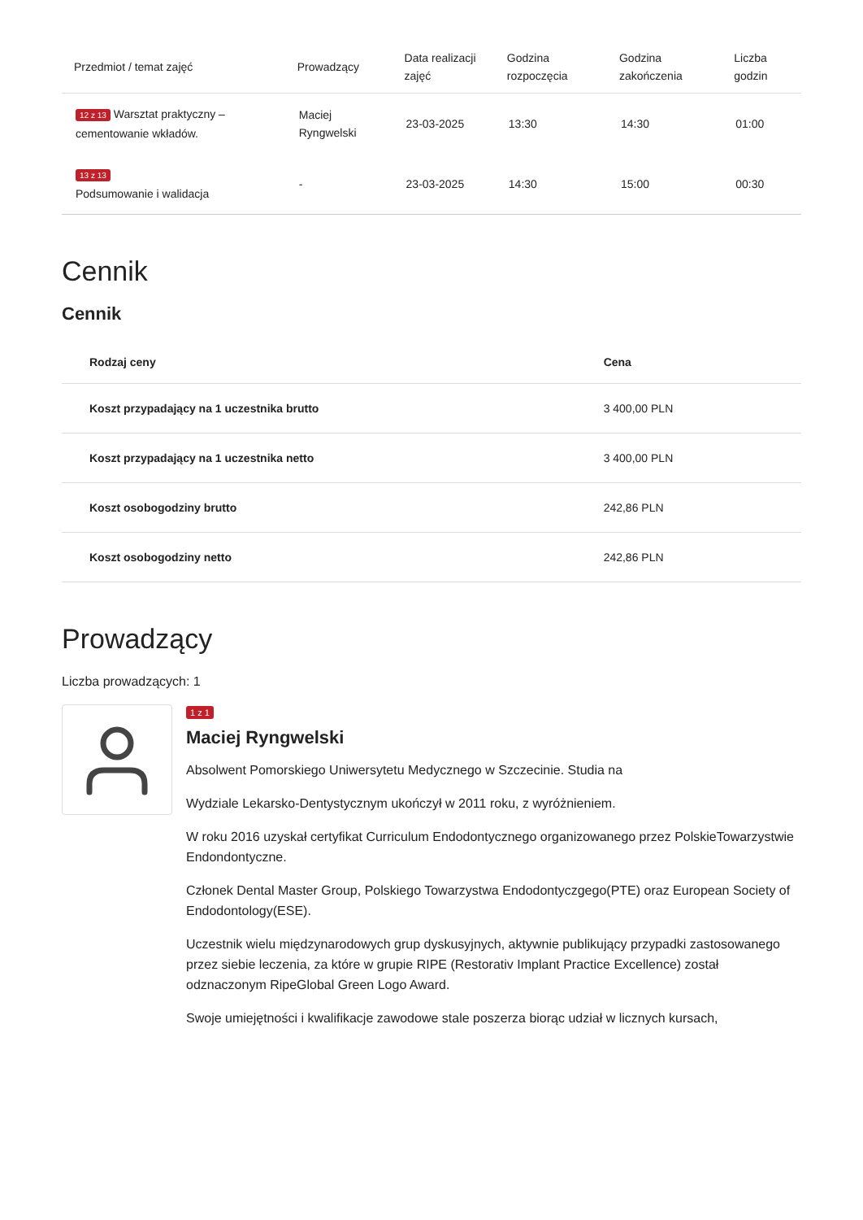| Przedmiot / temat zajęć | Prowadzący | Data realizacji zajęć | Godzina rozpoczęcia | Godzina zakończenia | Liczba godzin |
| --- | --- | --- | --- | --- | --- |
| 12 z 13 Warsztat praktyczny – cementowanie wkładów. | Maciej Ryngwelski | 23-03-2025 | 13:30 | 14:30 | 01:00 |
| 13 z 13 Podsumowanie i walidacja | - | 23-03-2025 | 14:30 | 15:00 | 00:30 |
Cennik
Cennik
| Rodzaj ceny | Cena |
| --- | --- |
| Koszt przypadający na 1 uczestnika brutto | 3 400,00 PLN |
| Koszt przypadający na 1 uczestnika netto | 3 400,00 PLN |
| Koszt osobogodziny brutto | 242,86 PLN |
| Koszt osobogodziny netto | 242,86 PLN |
Prowadzący
Liczba prowadzących: 1
1 z 1
Maciej Ryngwelski
Absolwent Pomorskiego Uniwersytetu Medycznego w Szczecinie. Studia na
Wydziale Lekarsko-Dentystycznym ukończył w 2011 roku, z wyróżnieniem.
W roku 2016 uzyskał certyfikat Curriculum Endodontycznego organizowanego przez PolskieTowarzystwie Endondontyczne.
Członek Dental Master Group, Polskiego Towarzystwa Endodontyczgego(PTE) oraz European Society of Endodontology(ESE).
Uczestnik wielu międzynarodowych grup dyskusyjnych, aktywnie publikujący przypadki zastosowanego przez siebie leczenia, za które w grupie RIPE (Restorativ Implant Practice Excellence) został odznaczonym RipeGlobal Green Logo Award.
Swoje umiejętności i kwalifikacje zawodowe stale poszerza biorąc udział w licznych kursach,